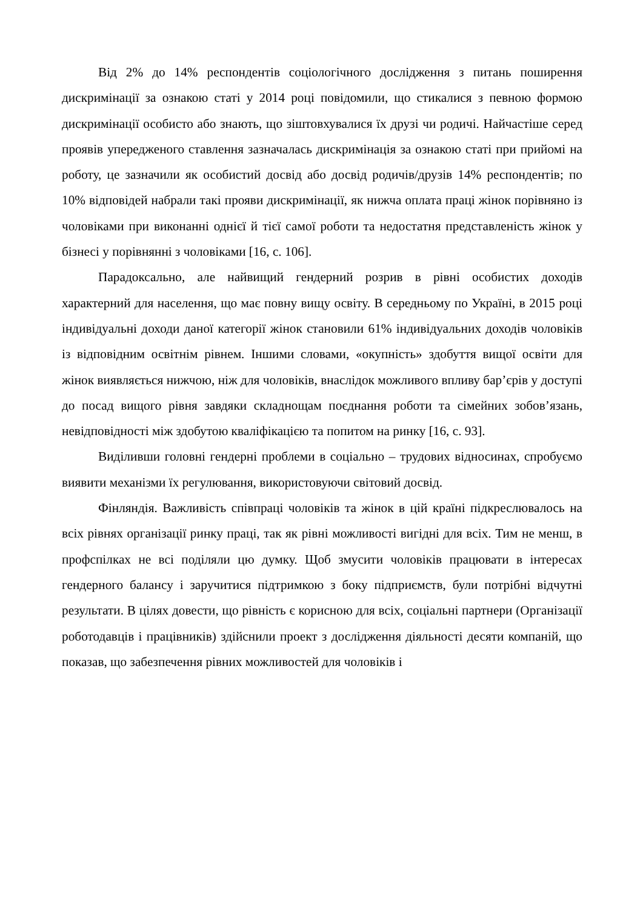Від 2% до 14% респондентів соціологічного дослідження з питань поширення дискримінації за ознакою статі у 2014 році повідомили, що стикалися з певною формою дискримінації особисто або знають, що зіштовхувалися їх друзі чи родичі. Найчастіше серед проявів упередженого ставлення зазначалась дискримінація за ознакою статі при прийомі на роботу, це зазначили як особистий досвід або досвід родичів/друзів 14% респондентів; по 10% відповідей набрали такі прояви дискримінації, як нижча оплата праці жінок порівняно із чоловіками при виконанні однієї й тієї самої роботи та недостатня представленість жінок у бізнесі у порівнянні з чоловіками [16, с. 106].
Парадоксально, але найвищий гендерний розрив в рівні особистих доходів характерний для населення, що має повну вищу освіту. В середньому по Україні, в 2015 році індивідуальні доходи даної категорії жінок становили 61% індивідуальних доходів чоловіків із відповідним освітнім рівнем. Іншими словами, «окупність» здобуття вищої освіти для жінок виявляється нижчою, ніж для чоловіків, внаслідок можливого впливу бар’єрів у доступі до посад вищого рівня завдяки складнощам поєднання роботи та сімейних зобов’язань, невідповідності між здобутою кваліфікацією та попитом на ринку [16, с. 93].
Виділивши головні гендерні проблеми в соціально – трудових відносинах, спробуємо виявити механізми їх регулювання, використовуючи світовий досвід.
Фінляндія. Важливість співпраці чоловіків та жінок в цій країні підкреслювалось на всіх рівнях організації ринку праці, так як рівні можливості вигідні для всіх. Тим не менш, в профспілках не всі поділяли цю думку. Щоб змусити чоловіків працювати в інтересах гендерного балансу і заручитися підтримкою з боку підприємств, були потрібні відчутні результати. В цілях довести, що рівність є корисною для всіх, соціальні партнери (Організації роботодавців і працівників) здійснили проект з дослідження діяльності десяти компаній, що показав, що забезпечення рівних можливостей для чоловіків і